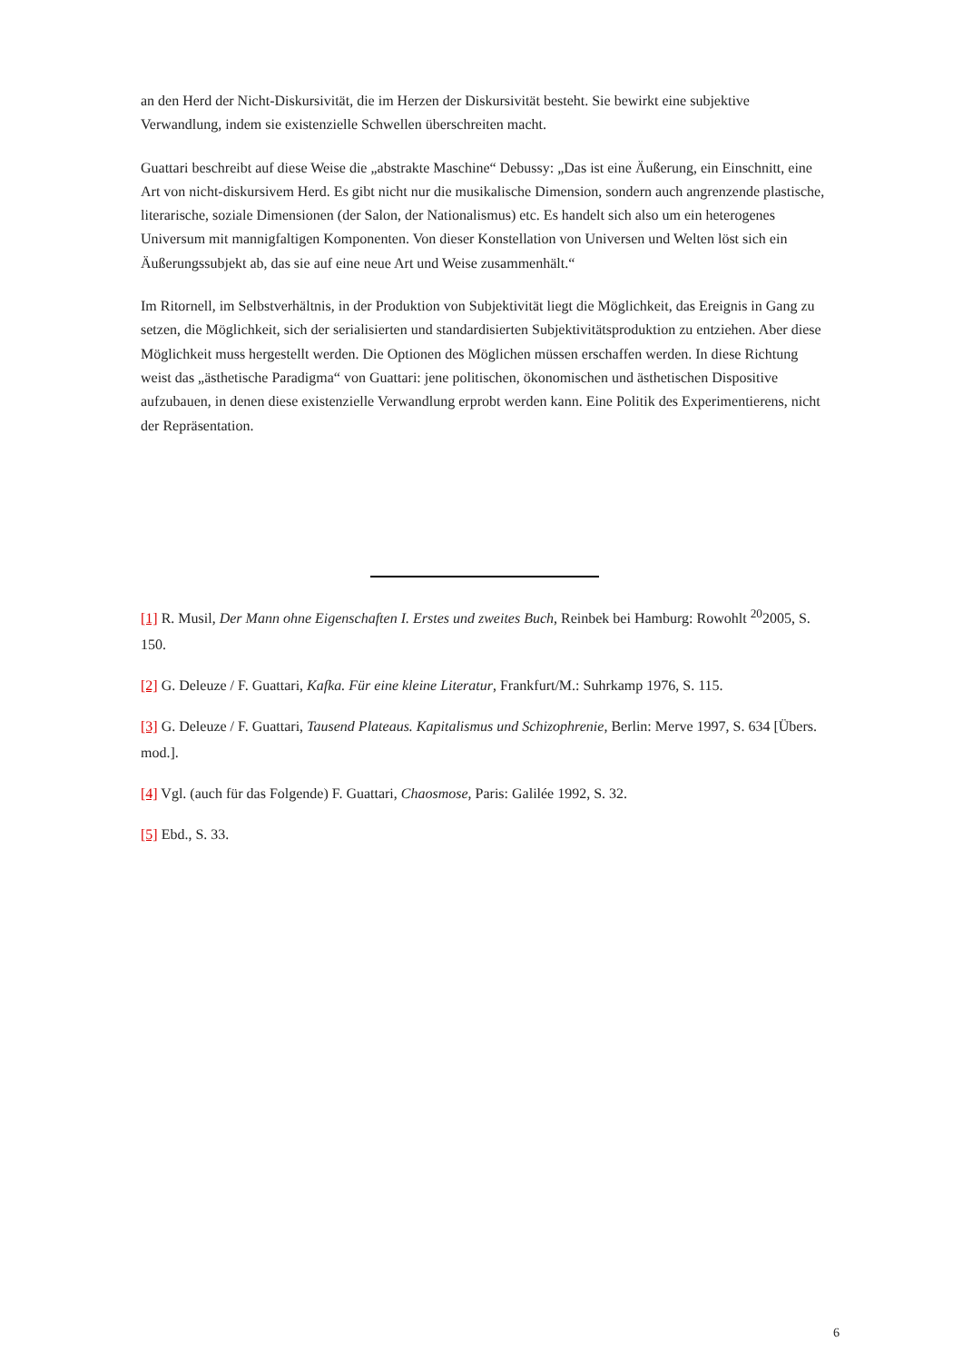an den Herd der Nicht-Diskursivität, die im Herzen der Diskursivität besteht. Sie bewirkt eine subjektive Verwandlung, indem sie existenzielle Schwellen überschreiten macht.
Guattari beschreibt auf diese Weise die „abstrakte Maschine“ Debussy: „Das ist eine Äußerung, ein Einschnitt, eine Art von nicht-diskursivem Herd. Es gibt nicht nur die musikalische Dimension, sondern auch angrenzende plastische, literarische, soziale Dimensionen (der Salon, der Nationalismus) etc. Es handelt sich also um ein heterogenes Universum mit mannigfaltigen Komponenten. Von dieser Konstellation von Universen und Welten löst sich ein Äußerungssubjekt ab, das sie auf eine neue Art und Weise zusammenhält.“
Im Ritornell, im Selbstverhältnis, in der Produktion von Subjektivität liegt die Möglichkeit, das Ereignis in Gang zu setzen, die Möglichkeit, sich der serialisierten und standardisierten Subjektivitätsproduktion zu entziehen. Aber diese Möglichkeit muss hergestellt werden. Die Optionen des Möglichen müssen erschaffen werden. In diese Richtung weist das „ästhetische Paradigma“ von Guattari: jene politischen, ökonomischen und ästhetischen Dispositive aufzubauen, in denen diese existenzielle Verwandlung erprobt werden kann. Eine Politik des Experimentierens, nicht der Repräsentation.
[1] R. Musil, Der Mann ohne Eigenschaften I. Erstes und zweites Buch, Reinbek bei Hamburg: Rowohlt <sup>20</sup>2005, S. 150.
[2] G. Deleuze / F. Guattari, Kafka. Für eine kleine Literatur, Frankfurt/M.: Suhrkamp 1976, S. 115.
[3] G. Deleuze / F. Guattari, Tausend Plateaus. Kapitalismus und Schizophrenie, Berlin: Merve 1997, S. 634 [Übers. mod.].
[4] Vgl. (auch für das Folgende) F. Guattari, Chaosmose, Paris: Galilée 1992, S. 32.
[5] Ebd., S. 33.
6